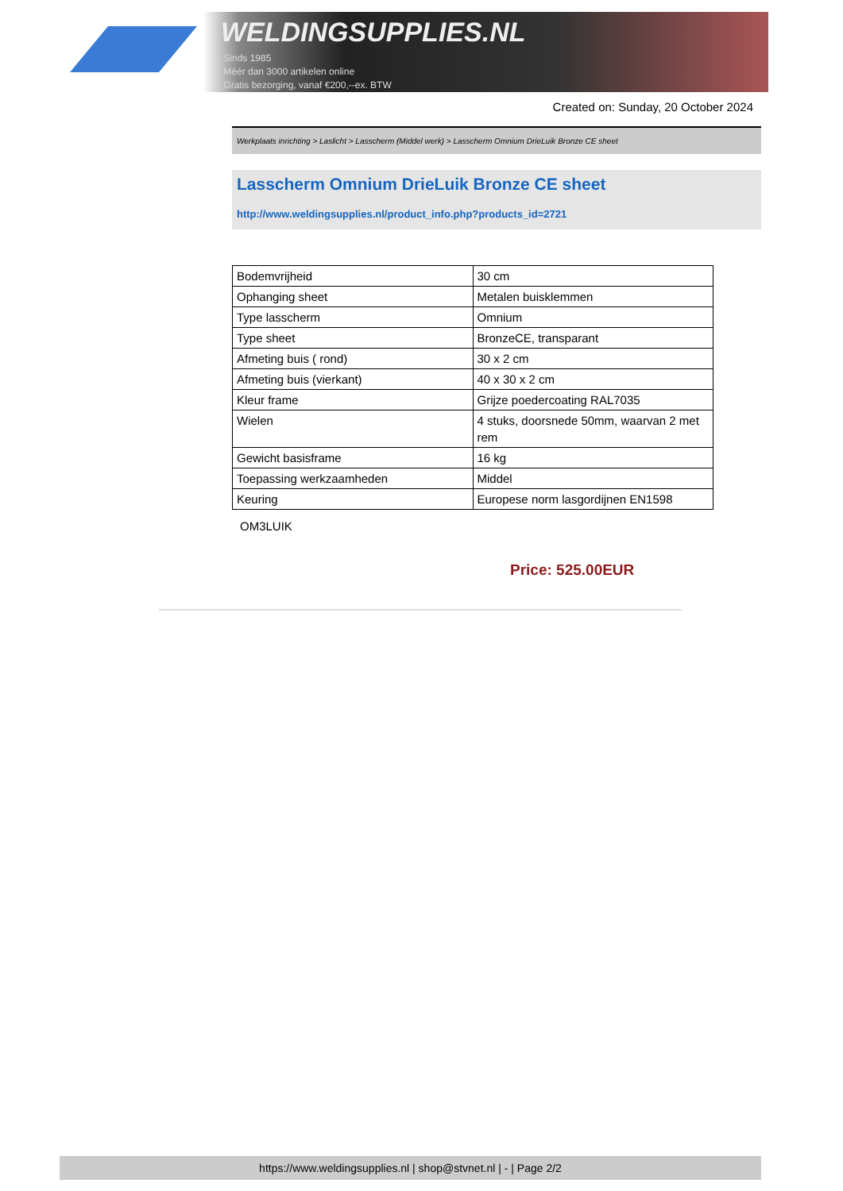WELDINGSUPPLIES.NL
- Sinds 1985
- Méér dan 3000 artikelen online
- Gratis bezorging, vanaf €200,--ex. BTW
Created on: Sunday, 20 October 2024
Werkplaats inrichting > Laslicht > Lasscherm (Middel werk) > Lasscherm Omnium DrieLuik Bronze CE sheet
Lasscherm Omnium DrieLuik Bronze CE sheet
http://www.weldingsupplies.nl/product_info.php?products_id=2721
| Bodemvrijheid | 30 cm |
| Ophanging sheet | Metalen buisklemmen |
| Type lasscherm | Omnium |
| Type sheet | BronzeCE, transparant |
| Afmeting buis ( rond) | 30 x 2 cm |
| Afmeting buis (vierkant) | 40 x 30 x 2 cm |
| Kleur frame | Grijze poedercoating RAL7035 |
| Wielen | 4 stuks, doorsnede 50mm, waarvan 2 met rem |
| Gewicht basisframe | 16 kg |
| Toepassing werkzaamheden | Middel |
| Keuring | Europese norm lasgordijnen EN1598 |
OM3LUIK
Price: 525.00EUR
https://www.weldingsupplies.nl | shop@stvnet.nl | - | Page 2/2